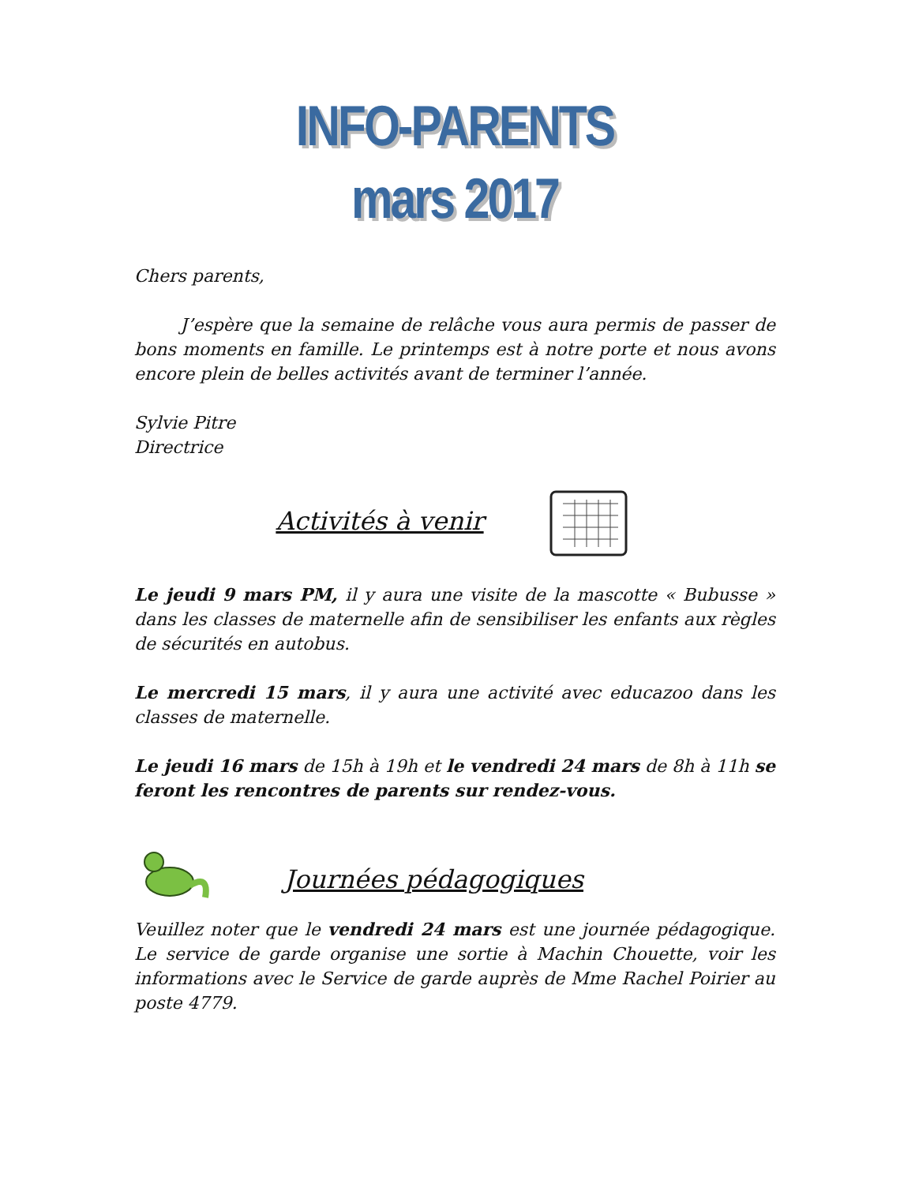INFO-PARENTS
mars 2017
Chers parents,
J’espère que la semaine de relâche vous aura permis de passer de bons moments en famille. Le printemps est à notre porte et nous avons encore plein de belles activités avant de terminer l’année.
Sylvie Pitre
Directrice
Activités à venir
Le jeudi 9 mars PM, il y aura une visite de la mascotte « Bubusse » dans les classes de maternelle afin de sensibiliser les enfants aux règles de sécurités en autobus.
Le mercredi 15 mars, il y aura une activité avec educazoo dans les classes de maternelle.
Le jeudi 16 mars de 15h à 19h et le vendredi 24 mars de 8h à 11h se feront les rencontres de parents sur rendez-vous.
Journées pédagogiques
Veuillez noter que le vendredi 24 mars est une journée pédagogique. Le service de garde organise une sortie à Machin Chouette, voir les informations avec le Service de garde auprès de Mme Rachel Poirier au poste 4779.